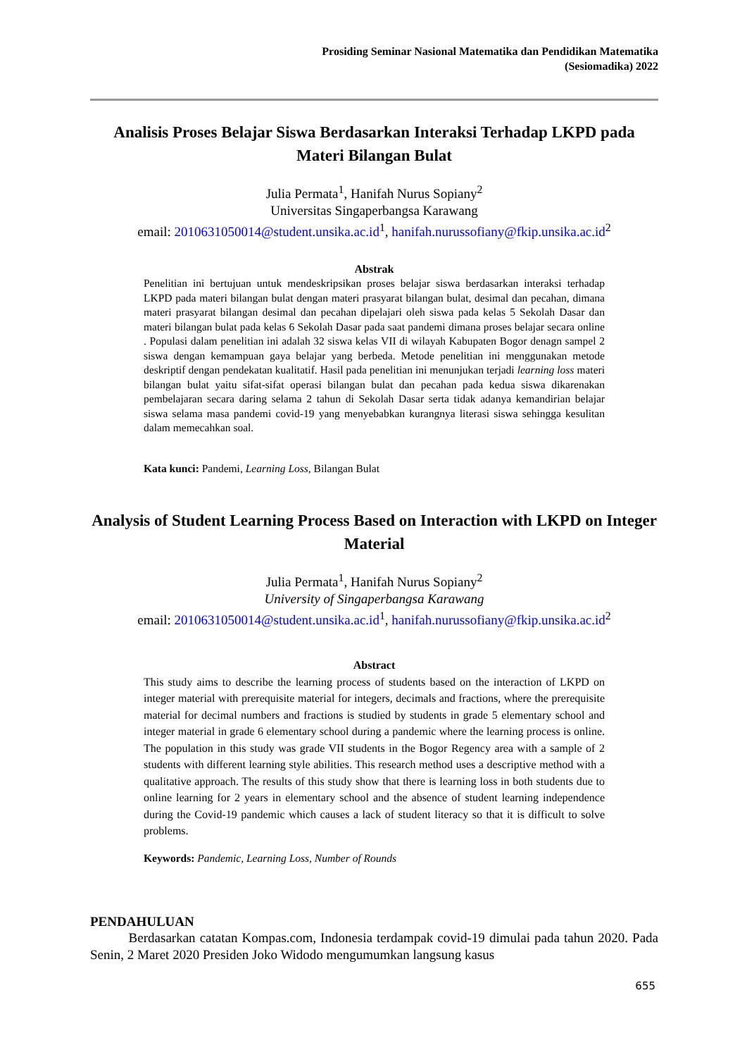Prosiding Seminar Nasional Matematika dan Pendidikan Matematika
(Sesiomadika) 2022
Analisis Proses Belajar Siswa Berdasarkan Interaksi Terhadap LKPD pada Materi Bilangan Bulat
Julia Permata<sup>1</sup>, Hanifah Nurus Sopiany<sup>2</sup>
Universitas Singaperbangsa Karawang
email: 2010631050014@student.unsika.ac.id<sup>1</sup>, hanifah.nurussofiany@fkip.unsika.ac.id<sup>2</sup>
Abstrak
Penelitian ini bertujuan untuk mendeskripsikan proses belajar siswa berdasarkan interaksi terhadap LKPD pada materi bilangan bulat dengan materi prasyarat bilangan bulat, desimal dan pecahan, dimana materi prasyarat bilangan desimal dan pecahan dipelajari oleh siswa pada kelas 5 Sekolah Dasar dan materi bilangan bulat pada kelas 6 Sekolah Dasar pada saat pandemi dimana proses belajar secara online . Populasi dalam penelitian ini adalah 32 siswa kelas VII di wilayah Kabupaten Bogor denagn sampel 2 siswa dengan kemampuan gaya belajar yang berbeda. Metode penelitian ini menggunakan metode deskriptif dengan pendekatan kualitatif. Hasil pada penelitian ini menunjukan terjadi learning loss materi bilangan bulat yaitu sifat-sifat operasi bilangan bulat dan pecahan pada kedua siswa dikarenakan pembelajaran secara daring selama 2 tahun di Sekolah Dasar serta tidak adanya kemandirian belajar siswa selama masa pandemi covid-19 yang menyebabkan kurangnya literasi siswa sehingga kesulitan dalam memecahkan soal.
Kata kunci: Pandemi, Learning Loss, Bilangan Bulat
Analysis of Student Learning Process Based on Interaction with LKPD on Integer Material
Julia Permata<sup>1</sup>, Hanifah Nurus Sopiany<sup>2</sup>
University of Singaperbangsa Karawang
email: 2010631050014@student.unsika.ac.id<sup>1</sup>, hanifah.nurussofiany@fkip.unsika.ac.id<sup>2</sup>
Abstract
This study aims to describe the learning process of students based on the interaction of LKPD on integer material with prerequisite material for integers, decimals and fractions, where the prerequisite material for decimal numbers and fractions is studied by students in grade 5 elementary school and integer material in grade 6 elementary school during a pandemic where the learning process is online. The population in this study was grade VII students in the Bogor Regency area with a sample of 2 students with different learning style abilities. This research method uses a descriptive method with a qualitative approach. The results of this study show that there is learning loss in both students due to online learning for 2 years in elementary school and the absence of student learning independence during the Covid-19 pandemic which causes a lack of student literacy so that it is difficult to solve problems.
Keywords: Pandemic, Learning Loss, Number of Rounds
PENDAHULUAN
Berdasarkan catatan Kompas.com, Indonesia terdampak covid-19 dimulai pada tahun 2020. Pada Senin, 2 Maret 2020 Presiden Joko Widodo mengumumkan langsung kasus
655